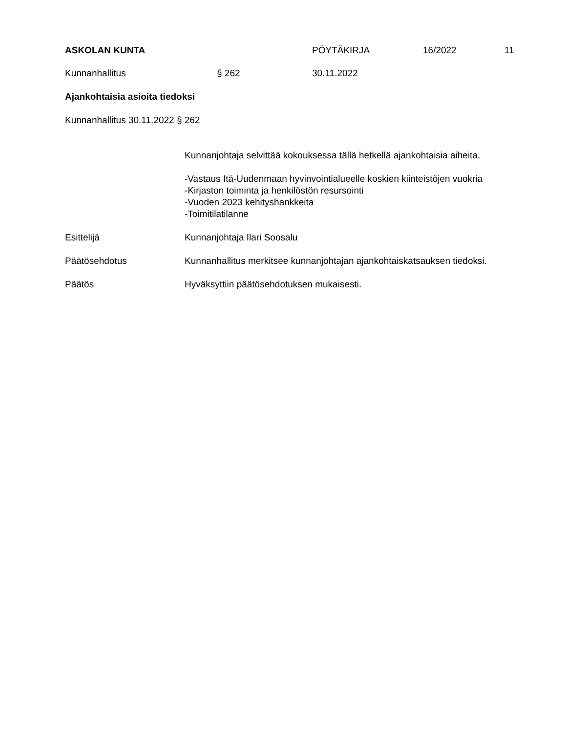ASKOLAN KUNTA PÖYTÄKIRJA 16/2022 11
Kunnanhallitus § 262 30.11.2022
Ajankohtaisia asioita tiedoksi
Kunnanhallitus 30.11.2022 § 262
Kunnanjohtaja selvittää kokouksessa tällä hetkellä ajankohtaisia aiheita.
-Vastaus Itä-Uudenmaan hyvinvointialueelle koskien kiinteistöjen vuokria
-Kirjaston toiminta ja henkilöstön resursointi
-Vuoden 2023 kehityshankkeita
-Toimitilatilanne
Esittelijä Kunnanjohtaja Ilari Soosalu
Päätösehdotus Kunnanhallitus merkitsee kunnanjohtajan ajankohtaiskatsauksen tiedoksi.
Päätös Hyväksyttiin päätösehdotuksen mukaisesti.